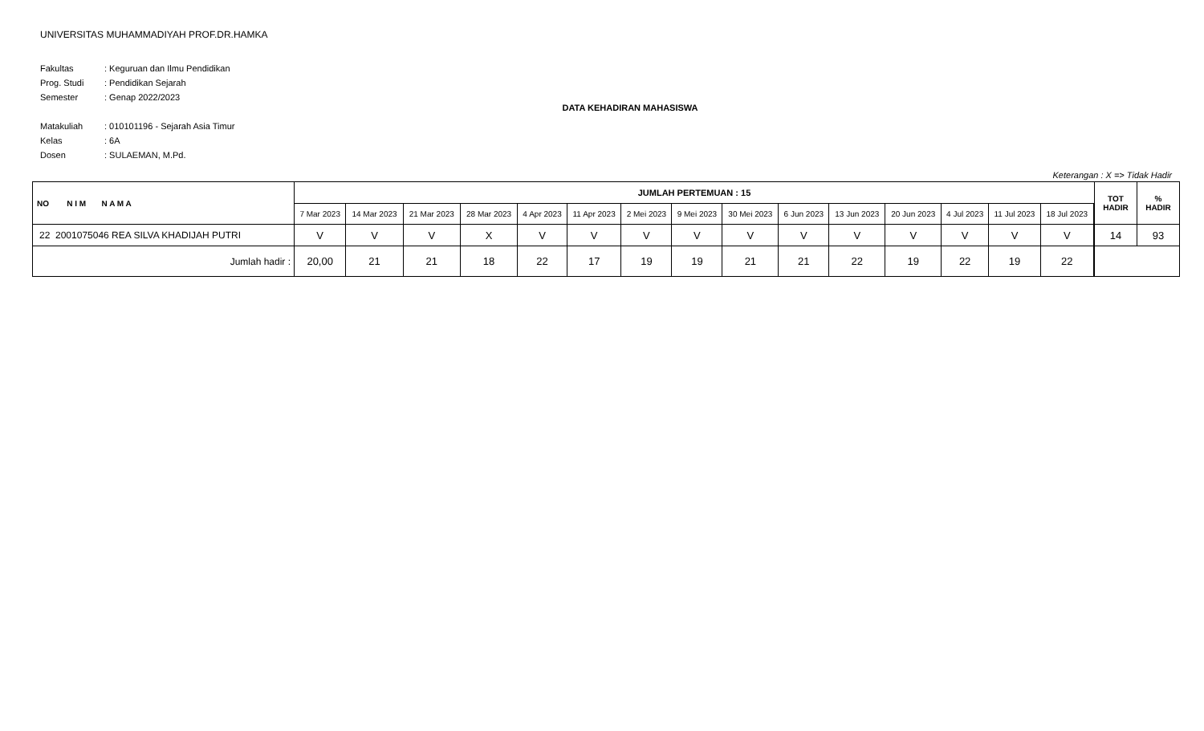UNIVERSITAS MUHAMMADIYAH PROF.DR.HAMKA
| Fakultas | : Keguruan dan Ilmu Pendidikan |
| Prog. Studi | : Pendidikan Sejarah |
| Semester | : Genap 2022/2023 |
| Matakuliah | : 010101196 - Sejarah Asia Timur |
| Kelas | : 6A |
| Dosen | : SULAEMAN, M.Pd. |
DATA KEHADIRAN MAHASISWA
Keterangan : X => Tidak Hadir
| NO N I M N A M A | JUMLAH PERTEMUAN : 15 | | | | | | | | | | | | | | | | TOT HADIR | % HADIR |
| --- | --- | --- | --- | --- | --- | --- | --- | --- | --- | --- | --- | --- | --- | --- | --- | --- | --- | --- |
| | 7 Mar 2023 | 14 Mar 2023 | 21 Mar 2023 | 28 Mar 2023 | 4 Apr 2023 | 11 Apr 2023 | 2 Mei 2023 | 9 Mei 2023 | 30 Mei 2023 | 6 Jun 2023 | 13 Jun 2023 | 20 Jun 2023 | 4 Jul 2023 | 11 Jul 2023 | 18 Jul 2023 | | | |
| 22 2001075046 REA SILVA KHADIJAH PUTRI | V | V | V | X | V | V | V | V | V | V | V | V | V | V | V | | 14 | 93 |
| Jumlah hadir : | 20,00 | 21 | 21 | 18 | 22 | 17 | 19 | 19 | 21 | 21 | 22 | 19 | 22 | 19 | 22 | | | |